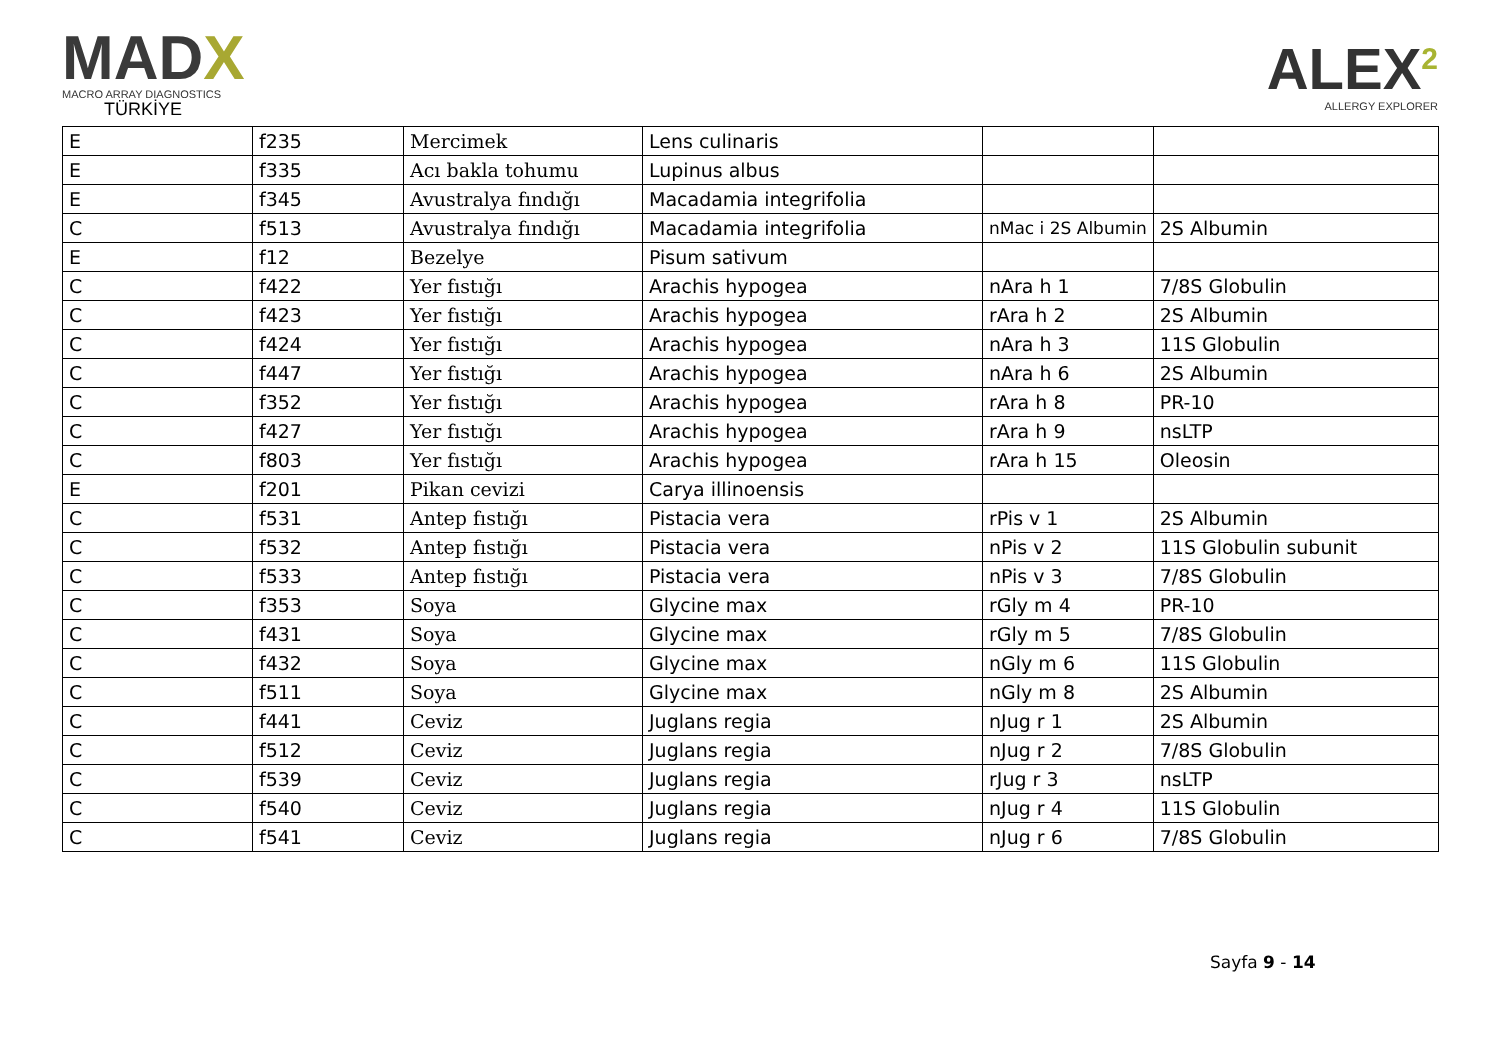MADX
MACRO ARRAY DIAGNOSTICS
TÜRKİYE
ALEX<sup>2</sup>
ALLERGY EXPLORER
| E | f235 | Mercimek | Lens culinaris | | |
| E | f335 | Acı bakla tohumu | Lupinus albus | | |
| E | f345 | Avustralya fındığı | Macadamia integrifolia | | |
| C | f513 | Avustralya fındığı | Macadamia integrifolia | nMac i 2S Albumin | 2S Albumin |
| E | f12 | Bezelye | Pisum sativum | | |
| C | f422 | Yer fıstığı | Arachis hypogea | nAra h 1 | 7/8S Globulin |
| C | f423 | Yer fıstığı | Arachis hypogea | rAra h 2 | 2S Albumin |
| C | f424 | Yer fıstığı | Arachis hypogea | nAra h 3 | 11S Globulin |
| C | f447 | Yer fıstığı | Arachis hypogea | nAra h 6 | 2S Albumin |
| C | f352 | Yer fıstığı | Arachis hypogea | rAra h 8 | PR-10 |
| C | f427 | Yer fıstığı | Arachis hypogea | rAra h 9 | nsLTP |
| C | f803 | Yer fıstığı | Arachis hypogea | rAra h 15 | Oleosin |
| E | f201 | Pikan cevizi | Carya illinoensis | | |
| C | f531 | Antep fıstığı | Pistacia vera | rPis v 1 | 2S Albumin |
| C | f532 | Antep fıstığı | Pistacia vera | nPis v 2 | 11S Globulin subunit |
| C | f533 | Antep fıstığı | Pistacia vera | nPis v 3 | 7/8S Globulin |
| C | f353 | Soya | Glycine max | rGly m 4 | PR-10 |
| C | f431 | Soya | Glycine max | rGly m 5 | 7/8S Globulin |
| C | f432 | Soya | Glycine max | nGly m 6 | 11S Globulin |
| C | f511 | Soya | Glycine max | nGly m 8 | 2S Albumin |
| C | f441 | Ceviz | Juglans regia | nJug r 1 | 2S Albumin |
| C | f512 | Ceviz | Juglans regia | nJug r 2 | 7/8S Globulin |
| C | f539 | Ceviz | Juglans regia | rJug r 3 | nsLTP |
| C | f540 | Ceviz | Juglans regia | nJug r 4 | 11S Globulin |
| C | f541 | Ceviz | Juglans regia | nJug r 6 | 7/8S Globulin |
Sayfa 9 - 14